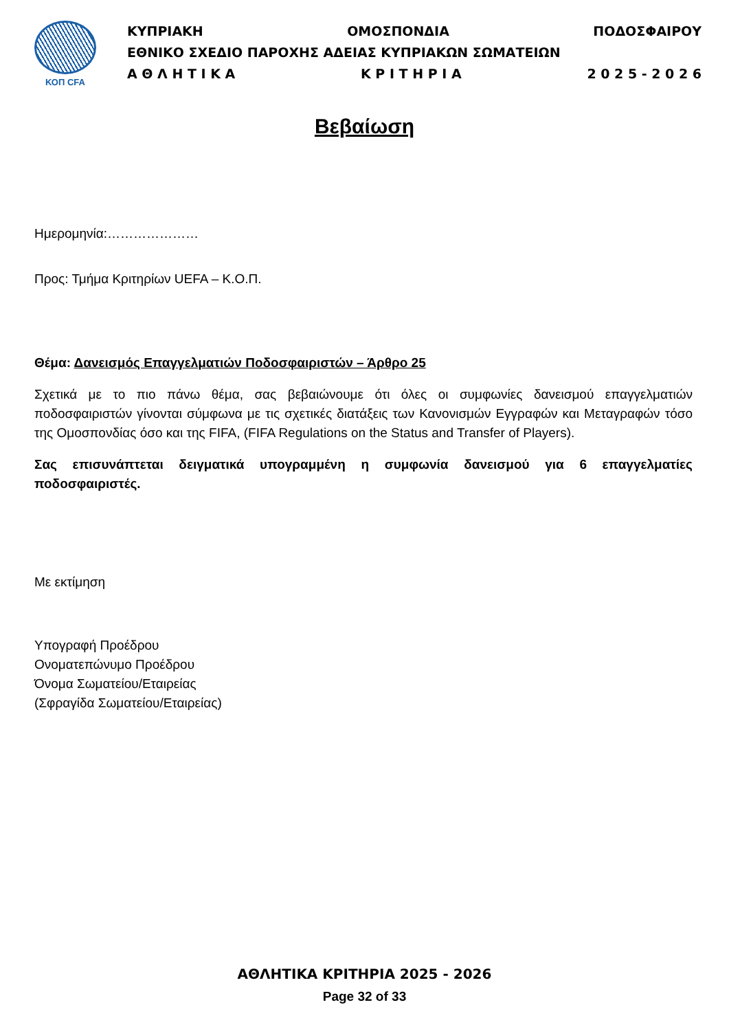ΚΟΠ CFA
ΚΥΠΡΙΑΚΗ ΟΜΟΣΠΟΝΔΙΑ ΠΟΔΟΣΦΑΙΡΟΥ
ΕΘΝΙΚΟ ΣΧΕΔΙΟ ΠΑΡΟΧΗΣ ΑΔΕΙΑΣ ΚΥΠΡΙΑΚΩΝ ΣΩΜΑΤΕΙΩΝ
Α Θ Λ Η Τ Ι Κ Α Κ Ρ Ι Τ Η Ρ Ι Α 2 0 2 5 - 2 0 2 6
Βεβαίωση
Ημερομηνία:…………………
Προς: Τμήμα Κριτηρίων UEFA – Κ.Ο.Π.
Θέμα: Δανεισμός Επαγγελματιών Ποδοσφαιριστών – Άρθρο 25
Σχετικά με το πιο πάνω θέμα, σας βεβαιώνουμε ότι όλες οι συμφωνίες δανεισμού επαγγελματιών ποδοσφαιριστών γίνονται σύμφωνα με τις σχετικές διατάξεις των Κανονισμών Εγγραφών και Μεταγραφών τόσο της Ομοσπονδίας όσο και της FIFA, (FIFA Regulations on the Status and Transfer of Players).
Σας επισυνάπτεται δειγματικά υπογραμμένη η συμφωνία δανεισμού για 6 επαγγελματίες ποδοσφαιριστές.
Με εκτίμηση
Υπογραφή Προέδρου
Ονοματεπώνυμο Προέδρου
Όνομα Σωματείου/Εταιρείας
(Σφραγίδα Σωματείου/Εταιρείας)
ΑΘΛΗΤΙΚΑ ΚΡΙΤΗΡΙΑ 2025 - 2026
Page 32 of 33